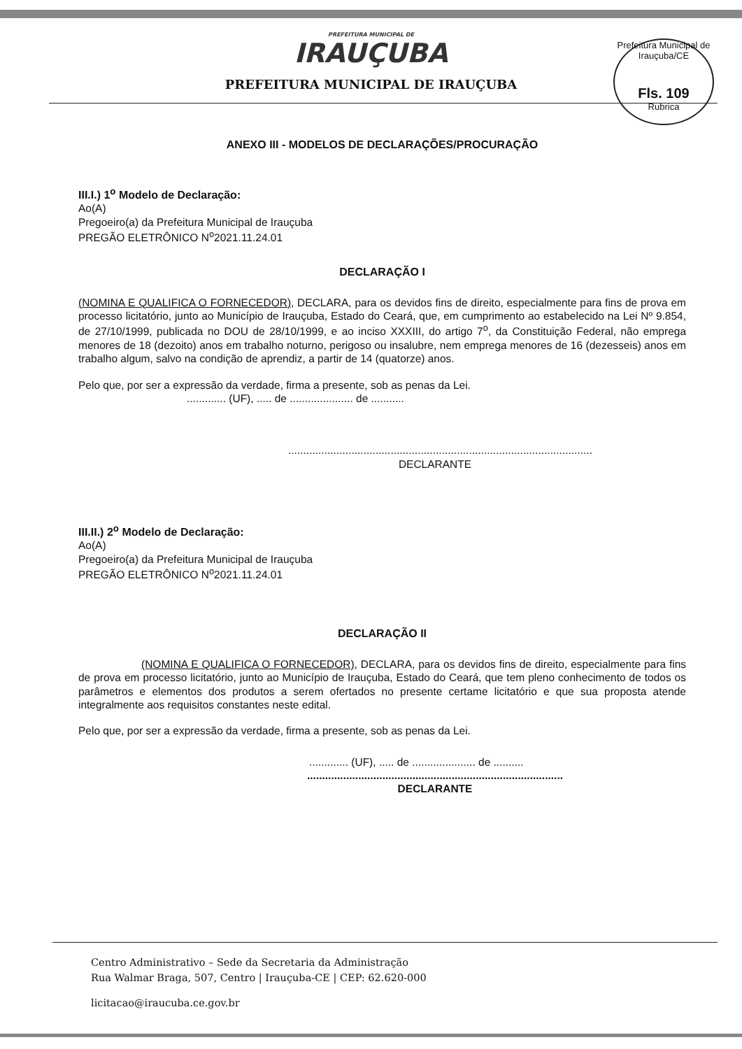PREFEITURA MUNICIPAL DE
IRAUÇUBA
PREFEITURA MUNICIPAL DE IRAUÇUBA
Prefeitura Municipal de Irauçuba/CE
Fls. 109
Rubrica
ANEXO III - MODELOS DE DECLARAÇÕES/PROCURAÇÃO
III.I.) 1<sup>o</sup> Modelo de Declaração:
Ao(A)
Pregoeiro(a) da Prefeitura Municipal de Irauçuba
PREGÃO ELETRÔNICO N<sup>o</sup>2021.11.24.01
DECLARAÇÃO I
(NOMINA E QUALIFICA O FORNECEDOR), DECLARA, para os devidos fins de direito, especialmente para fins de prova em processo licitatório, junto ao Município de Irauçuba, Estado do Ceará, que, em cumprimento ao estabelecido na Lei Nº 9.854, de 27/10/1999, publicada no DOU de 28/10/1999, e ao inciso XXXIII, do artigo 7<sup>o</sup>, da Constituição Federal, não emprega menores de 18 (dezoito) anos em trabalho noturno, perigoso ou insalubre, nem emprega menores de 16 (dezesseis) anos em trabalho algum, salvo na condição de aprendiz, a partir de 14 (quatorze) anos.
Pelo que, por ser a expressão da verdade, firma a presente, sob as penas da Lei.
............. (UF), ..... de ..................... de ...........
.....................................................................................................
DECLARANTE
III.II.) 2<sup>o</sup> Modelo de Declaração:
Ao(A)
Pregoeiro(a) da Prefeitura Municipal de Irauçuba
PREGÃO ELETRÔNICO N<sup>o</sup>2021.11.24.01
DECLARAÇÃO II
(NOMINA E QUALIFICA O FORNECEDOR), DECLARA, para os devidos fins de direito, especialmente para fins de prova em processo licitatório, junto ao Município de Irauçuba, Estado do Ceará, que tem pleno conhecimento de todos os parâmetros e elementos dos produtos a serem ofertados no presente certame licitatório e que sua proposta atende integralmente aos requisitos constantes neste edital.
Pelo que, por ser a expressão da verdade, firma a presente, sob as penas da Lei.
............. (UF), ..... de ..................... de ..........
.....................................................................................
DECLARANTE
Centro Administrativo – Sede da Secretaria da Administração
Rua Walmar Braga, 507, Centro | Irauçuba-CE | CEP: 62.620-000
licitacao@iraucuba.ce.gov.br